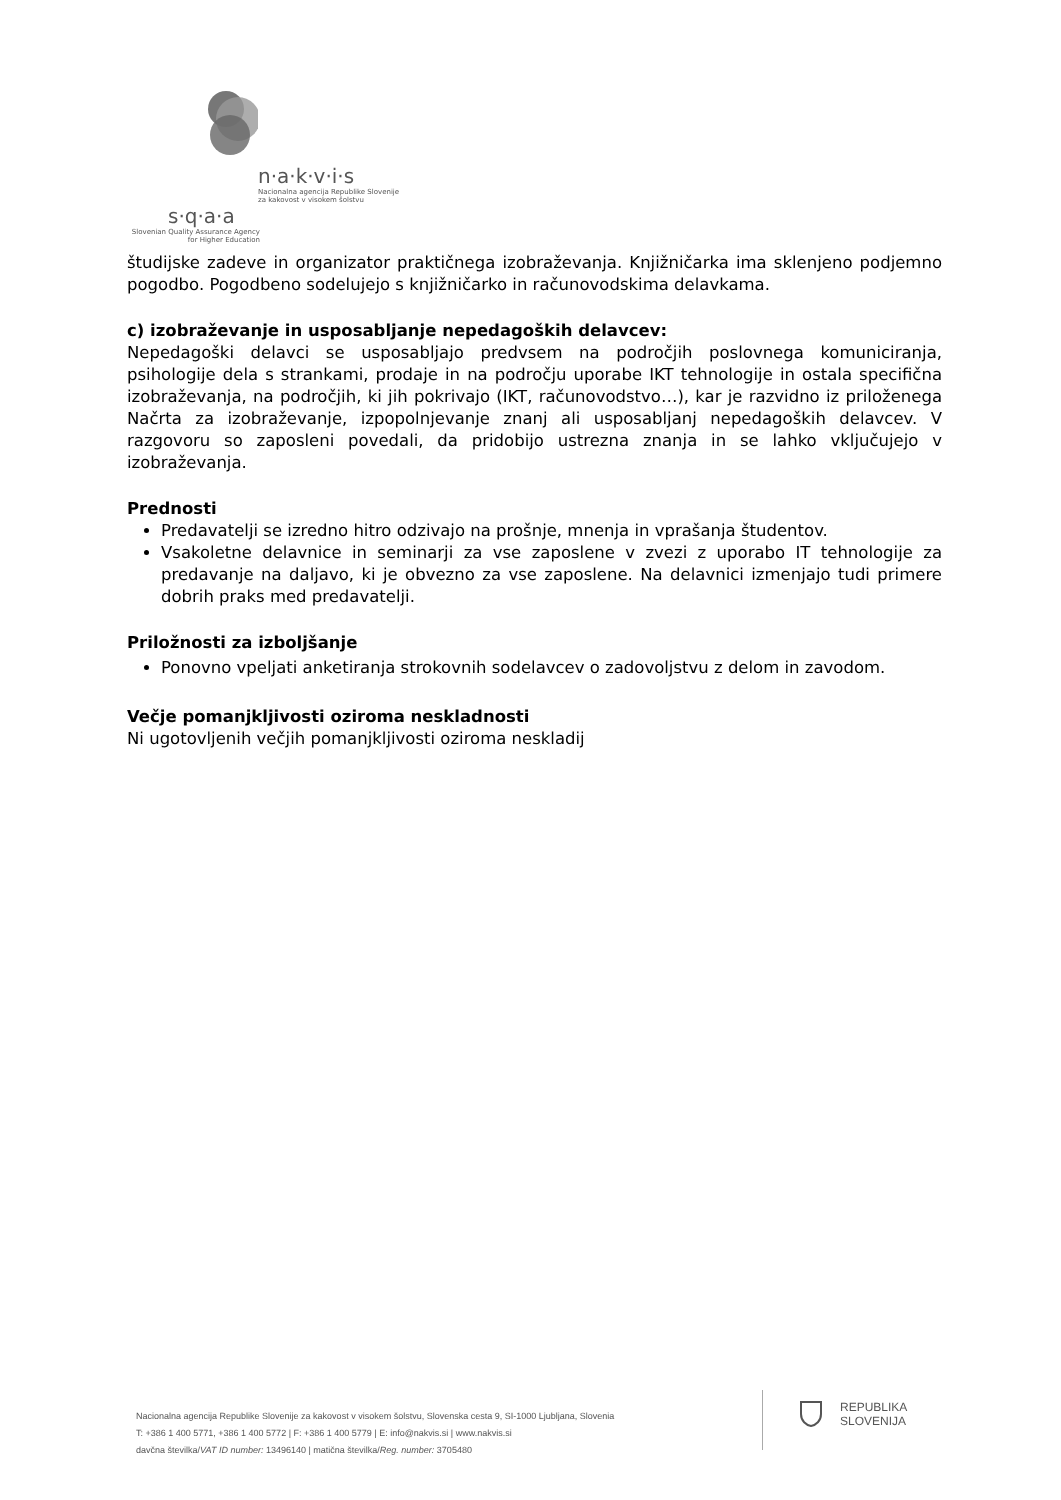n·a·k·v·i·s
Nacionalna agencija Republike Slovenije
za kakovost v visokem šolstvu
s·q·a·a
Slovenian Quality Assurance Agency
for Higher Education
študijske zadeve in organizator praktičnega izobraževanja. Knjižničarka ima sklenjeno podjemno pogodbo. Pogodbeno sodelujejo s knjižničarko in računovodskima delavkama.
c) izobraževanje in usposabljanje nepedagoških delavcev:
Nepedagoški delavci se usposabljajo predvsem na področjih poslovnega komuniciranja, psihologije dela s strankami, prodaje in na področju uporabe IKT tehnologije in ostala specifična izobraževanja, na področjih, ki jih pokrivajo (IKT, računovodstvo…), kar je razvidno iz priloženega Načrta za izobraževanje, izpopolnjevanje znanj ali usposabljanj nepedagoških delavcev. V razgovoru so zaposleni povedali, da pridobijo ustrezna znanja in se lahko vključujejo v izobraževanja.
Prednosti
Predavatelji se izredno hitro odzivajo na prošnje, mnenja in vprašanja študentov.
Vsakoletne delavnice in seminarji za vse zaposlene v zvezi z uporabo IT tehnologije za predavanje na daljavo, ki je obvezno za vse zaposlene. Na delavnici izmenjajo tudi primere dobrih praks med predavatelji.
Priložnosti za izboljšanje
Ponovno vpeljati anketiranja strokovnih sodelavcev o zadovoljstvu z delom in zavodom.
Večje pomanjkljivosti oziroma neskladnosti
Ni ugotovljenih večjih pomanjkljivosti oziroma neskladij
Nacionalna agencija Republike Slovenije za kakovost v visokem šolstvu, Slovenska cesta 9, SI-1000 Ljubljana, Slovenia
T: +386 1 400 5771, +386 1 400 5772 | F: +386 1 400 5779 | E: info@nakvis.si | www.nakvis.si
davčna številka/VAT ID number: 13496140 | matična številka/Reg. number: 3705480
REPUBLIKA
SLOVENIJA